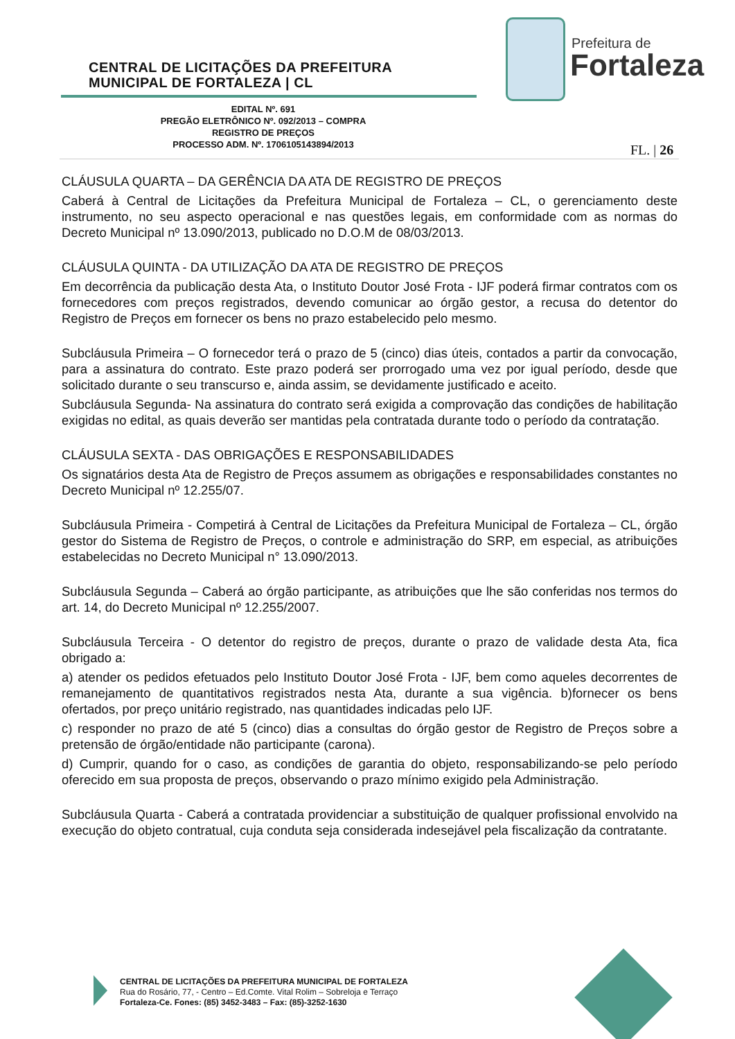CENTRAL DE LICITAÇÕES DA PREFEITURA
MUNICIPAL DE FORTALEZA | CL
Prefeitura de
Fortaleza
EDITAL Nº. 691
PREGÃO ELETRÔNICO Nº. 092/2013 – COMPRA
REGISTRO DE PREÇOS
PROCESSO ADM. Nº. 1706105143894/2013
FL. | 26
CLÁUSULA QUARTA – DA GERÊNCIA DA ATA DE REGISTRO DE PREÇOS
Caberá à Central de Licitações da Prefeitura Municipal de Fortaleza – CL, o gerenciamento deste instrumento, no seu aspecto operacional e nas questões legais, em conformidade com as normas do Decreto Municipal nº 13.090/2013, publicado no D.O.M de 08/03/2013.
CLÁUSULA QUINTA - DA UTILIZAÇÃO DA ATA DE REGISTRO DE PREÇOS
Em decorrência da publicação desta Ata, o Instituto Doutor José Frota - IJF poderá firmar contratos com os fornecedores com preços registrados, devendo comunicar ao órgão gestor, a recusa do detentor do Registro de Preços em fornecer os bens no prazo estabelecido pelo mesmo.
Subcláusula Primeira – O fornecedor terá o prazo de 5 (cinco) dias úteis, contados a partir da convocação, para a assinatura do contrato. Este prazo poderá ser prorrogado uma vez por igual período, desde que solicitado durante o seu transcurso e, ainda assim, se devidamente justificado e aceito.
Subcláusula Segunda- Na assinatura do contrato será exigida a comprovação das condições de habilitação exigidas no edital, as quais deverão ser mantidas pela contratada durante todo o período da contratação.
CLÁUSULA SEXTA - DAS OBRIGAÇÕES E RESPONSABILIDADES
Os signatários desta Ata de Registro de Preços assumem as obrigações e responsabilidades constantes no Decreto Municipal nº 12.255/07.
Subcláusula Primeira - Competirá à Central de Licitações da Prefeitura Municipal de Fortaleza – CL, órgão gestor do Sistema de Registro de Preços, o controle e administração do SRP, em especial, as atribuições estabelecidas no Decreto Municipal n° 13.090/2013.
Subcláusula Segunda – Caberá ao órgão participante, as atribuições que lhe são conferidas nos termos do art. 14, do Decreto Municipal nº 12.255/2007.
Subcláusula Terceira - O detentor do registro de preços, durante o prazo de validade desta Ata, fica obrigado a:
a) atender os pedidos efetuados pelo Instituto Doutor José Frota - IJF, bem como aqueles decorrentes de remanejamento de quantitativos registrados nesta Ata, durante a sua vigência. b)fornecer os bens ofertados, por preço unitário registrado, nas quantidades indicadas pelo IJF.
c) responder no prazo de até 5 (cinco) dias a consultas do órgão gestor de Registro de Preços sobre a pretensão de órgão/entidade não participante (carona).
d) Cumprir, quando for o caso, as condições de garantia do objeto, responsabilizando-se pelo período oferecido em sua proposta de preços, observando o prazo mínimo exigido pela Administração.
Subcláusula Quarta - Caberá a contratada providenciar a substituição de qualquer profissional envolvido na execução do objeto contratual, cuja conduta seja considerada indesejável pela fiscalização da contratante.
CENTRAL DE LICITAÇÕES DA PREFEITURA MUNICIPAL DE FORTALEZA
Rua do Rosário, 77, - Centro – Ed.Comte. Vital Rolim – Sobreloja e Terraço
Fortaleza-Ce. Fones: (85) 3452-3483 – Fax: (85)-3252-1630